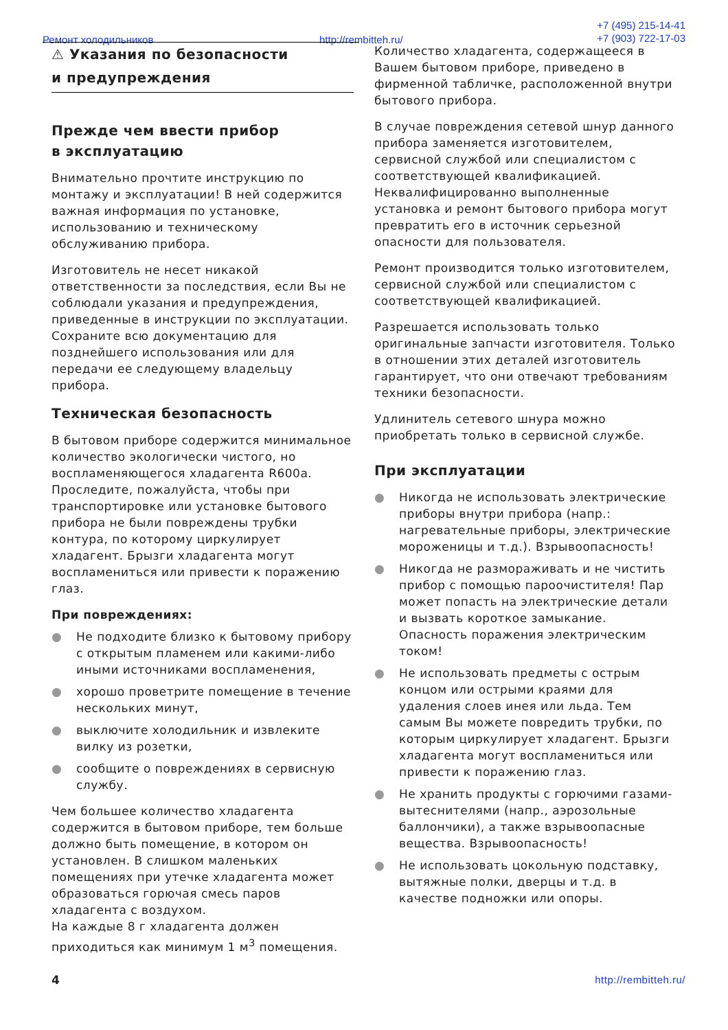Ремонт холодильников http://rembitteh.ru/
+7 (495) 215-14-41
+7 (903) 722-17-03
⚠ Указания по безопасности
и предупреждения
Прежде чем ввести прибор
в эксплуатацию
Внимательно прочтите инструкцию по монтажу и эксплуатации! В ней содержится важная информация по установке, использованию и техническому обслуживанию прибора.
Изготовитель не несет никакой ответственности за последствия, если Вы не соблюдали указания и предупреждения, приведенные в инструкции по эксплуатации. Сохраните всю документацию для позднейшего использования или для передачи ее следующему владельцу прибора.
Техническая безопасность
В бытовом приборе содержится минимальное количество экологически чистого, но воспламеняющегося хладагента R600a. Проследите, пожалуйста, чтобы при транспортировке или установке бытового прибора не были повреждены трубки контура, по которому циркулирует хладагент. Брызги хладагента могут воспламениться или привести к поражению глаз.
При повреждениях:
● Не подходите близко к бытовому прибору с открытым пламенем или какими-либо иными источниками воспламенения,
● хорошо проветрите помещение в течение нескольких минут,
● выключите холодильник и извлеките вилку из розетки,
● сообщите о повреждениях в сервисную службу.
Чем большее количество хладагента содержится в бытовом приборе, тем больше должно быть помещение, в котором он установлен. В слишком маленьких помещениях при утечке хладагента может образоваться горючая смесь паров хладагента с воздухом.
На каждые 8 г хладагента должен приходиться как минимум 1 м<sup>3</sup> помещения.
Количество хладагента, содержащееся в Вашем бытовом приборе, приведено в фирменной табличке, расположенной внутри бытового прибора.
В случае повреждения сетевой шнур данного прибора заменяется изготовителем, сервисной службой или специалистом с соответствующей квалификацией. Неквалифицированно выполненные установка и ремонт бытового прибора могут превратить его в источник серьезной опасности для пользователя.
Ремонт производится только изготовителем, сервисной службой или специалистом с соответствующей квалификацией.
Разрешается использовать только оригинальные запчасти изготовителя. Только в отношении этих деталей изготовитель гарантирует, что они отвечают требованиям техники безопасности.
Удлинитель сетевого шнура можно приобретать только в сервисной службе.
При эксплуатации
● Никогда не использовать электрические приборы внутри прибора (напр.: нагревательные приборы, электрические мороженицы и т.д.). Взрывоопасность!
● Никогда не размораживать и не чистить прибор с помощью пароочистителя! Пар может попасть на электрические детали и вызвать короткое замыкание. Опасность поражения электрическим током!
● Не использовать предметы с острым концом или острыми краями для удаления слоев инея или льда. Тем самым Вы можете повредить трубки, по которым циркулирует хладагент. Брызги хладагента могут воспламениться или привести к поражению глаз.
● Не хранить продукты с горючими газами-вытеснителями (напр., аэрозольные баллончики), а также взрывоопасные вещества. Взрывоопасность!
● Не использовать цокольную подставку, вытяжные полки, дверцы и т.д. в качестве подножки или опоры.
4 http://rembitteh.ru/